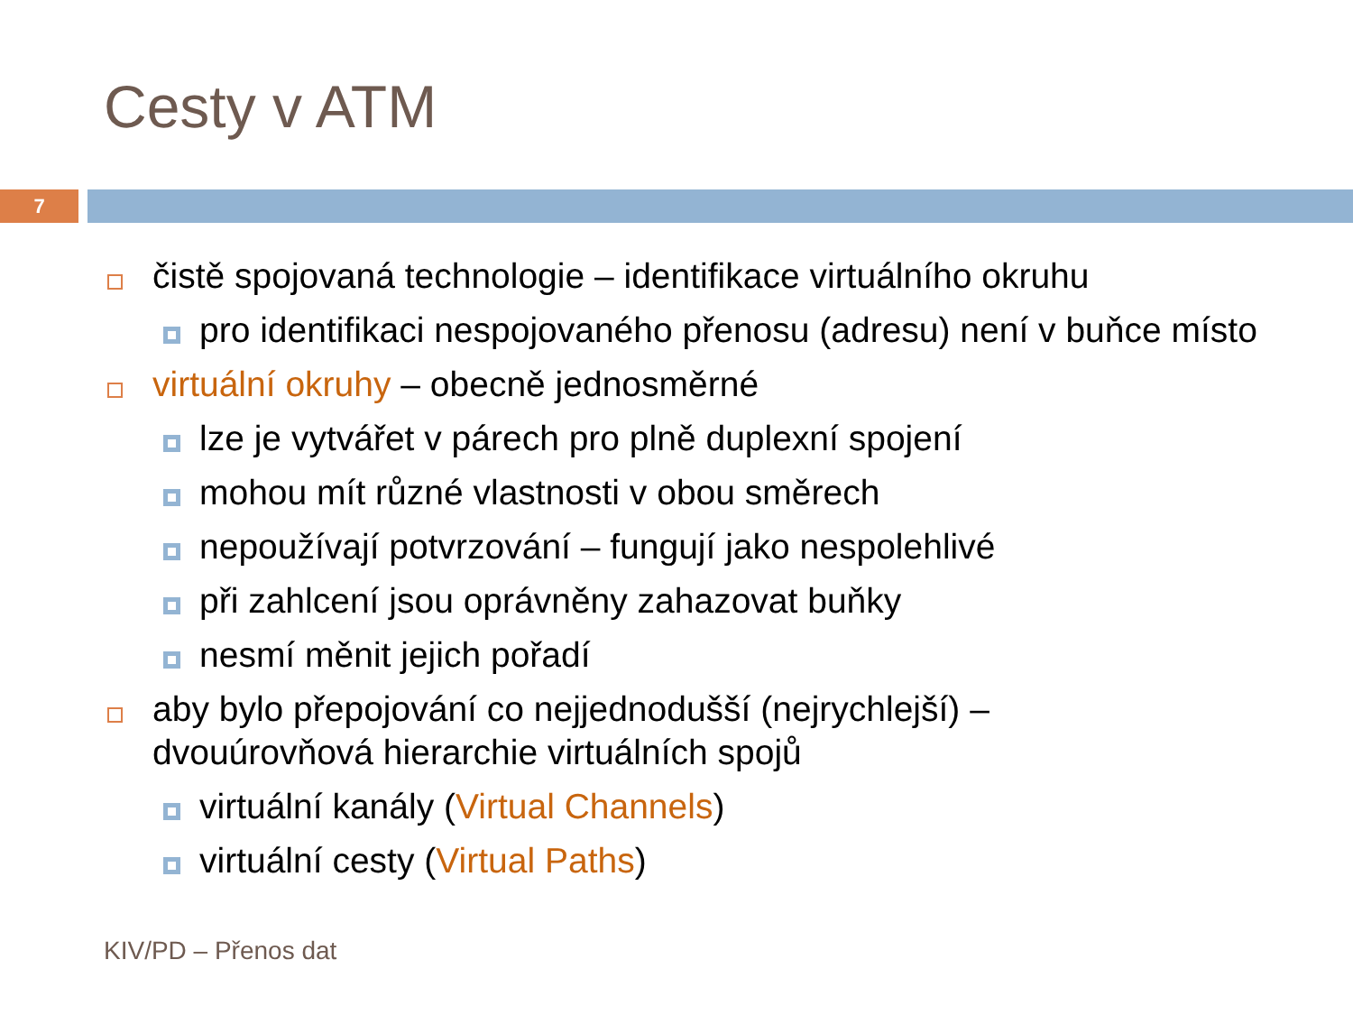Cesty v ATM
7
čistě spojovaná technologie – identifikace virtuálního okruhu
pro identifikaci nespojovaného přenosu (adresu) není v buňce místo
virtuální okruhy – obecně jednosměrné
lze je vytvářet v párech pro plně duplexní spojení
mohou mít různé vlastnosti v obou směrech
nepoužívají potvrzování – fungují jako nespolehlivé
při zahlcení jsou oprávněny zahazovat buňky
nesmí měnit jejich pořadí
aby bylo přepojování co nejjednodušší (nejrychlejší) –
dvouúrovňová hierarchie virtuálních spojů
virtuální kanály (Virtual Channels)
virtuální cesty (Virtual Paths)
KIV/PD – Přenos dat